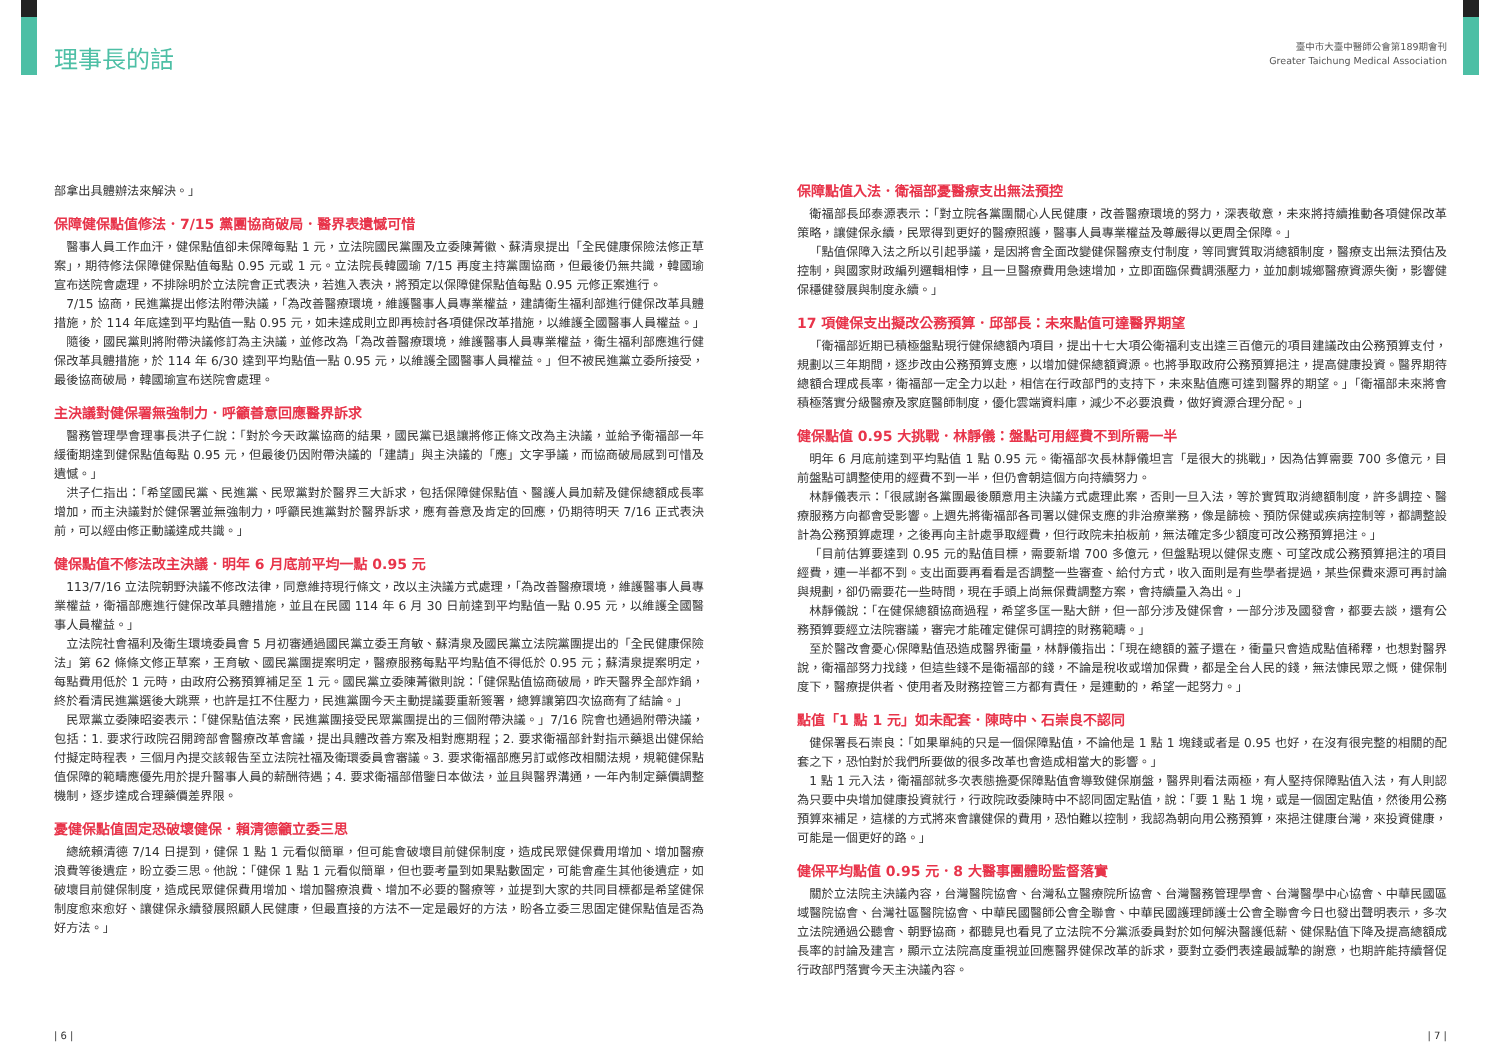理事長的話
臺中市大臺中醫師公會第189期會刊
Greater Taichung Medical Association
部拿出具體辦法來解決。」
保障健保點值修法．7/15 黨團協商破局．醫界表遺憾可惜
醫事人員工作血汗，健保點值卻未保障每點 1 元，立法院國民黨團及立委陳菁徽、蘇清泉提出「全民健康保險法修正草案」，期待修法保障健保點值每點 0.95 元或 1 元。立法院長韓國瑜 7/15 再度主持黨團協商，但最後仍無共識，韓國瑜宣布送院會處理，不排除明於立法院會正式表決，若進入表決，將預定以保障健保點值每點 0.95 元修正案進行。
7/15 協商，民進黨提出修法附帶決議，「為改善醫療環境，維護醫事人員專業權益，建請衛生福利部進行健保改革具體措施，於 114 年底達到平均點值一點 0.95 元，如未達成則立即再檢討各項健保改革措施，以維護全國醫事人員權益。」
隨後，國民黨則將附帶決議修訂為主決議，並修改為「為改善醫療環境，維護醫事人員專業權益，衛生福利部應進行健保改革具體措施，於 114 年 6/30 達到平均點值一點 0.95 元，以維護全國醫事人員權益。」但不被民進黨立委所接受，最後協商破局，韓國瑜宣布送院會處理。
主決議對健保署無強制力．呼籲善意回應醫界訴求
醫務管理學會理事長洪子仁說：「對於今天政黨協商的結果，國民黨已退讓將修正條文改為主決議，並給予衛福部一年緩衝期達到健保點值每點 0.95 元，但最後仍因附帶決議的「建請」與主決議的「應」文字爭議，而協商破局感到可惜及遺憾。」
洪子仁指出：「希望國民黨、民進黨、民眾黨對於醫界三大訴求，包括保障健保點值、醫護人員加薪及健保總額成長率增加，而主決議對於健保署並無強制力，呼籲民進黨對於醫界訴求，應有善意及肯定的回應，仍期待明天 7/16 正式表決前，可以經由修正動議達成共識。」
健保點值不修法改主決議．明年 6 月底前平均一點 0.95 元
113/7/16 立法院朝野決議不修改法律，同意維持現行條文，改以主決議方式處理，「為改善醫療環境，維護醫事人員專業權益，衛福部應進行健保改革具體措施，並且在民國 114 年 6 月 30 日前達到平均點值一點 0.95 元，以維護全國醫事人員權益。」
立法院社會福利及衛生環境委員會 5 月初審通過國民黨立委王育敏、蘇清泉及國民黨立法院黨團提出的「全民健康保險法」第 62 條條文修正草案，王育敏、國民黨團提案明定，醫療服務每點平均點值不得低於 0.95 元；蘇清泉提案明定，每點費用低於 1 元時，由政府公務預算補足至 1 元。國民黨立委陳菁徽則說：「健保點值協商破局，昨天醫界全部炸鍋，終於看清民進黨選後大跳票，也許是扛不住壓力，民進黨團今天主動提議要重新簽署，總算讓第四次協商有了結論。」
民眾黨立委陳昭姿表示：「健保點值法案，民進黨團接受民眾黨團提出的三個附帶決議。」7/16 院會也通過附帶決議，包括：1. 要求行政院召開跨部會醫療改革會議，提出具體改善方案及相對應期程；2. 要求衛福部針對指示藥退出健保給付擬定時程表，三個月內提交該報告至立法院社福及衛環委員會審議。3. 要求衛福部應另訂或修改相關法規，規範健保點值保障的範疇應優先用於提升醫事人員的薪酬待遇；4. 要求衛福部借鑒日本做法，並且與醫界溝通，一年內制定藥價調整機制，逐步達成合理藥價差界限。
憂健保點值固定恐破壞健保．賴清德籲立委三思
總統賴清德 7/14 日提到，健保 1 點 1 元看似簡單，但可能會破壞目前健保制度，造成民眾健保費用增加、增加醫療浪費等後遺症，盼立委三思。他說：「健保 1 點 1 元看似簡單，但也要考量到如果點數固定，可能會產生其他後遺症，如破壞目前健保制度，造成民眾健保費用增加、增加醫療浪費、增加不必要的醫療等，並提到大家的共同目標都是希望健保制度愈來愈好、讓健保永續發展照顧人民健康，但最直接的方法不一定是最好的方法，盼各立委三思固定健保點值是否為好方法。」
保障點值入法．衛福部憂醫療支出無法預控
衛福部長邱泰源表示：「對立院各黨團關心人民健康，改善醫療環境的努力，深表敬意，未來將持續推動各項健保改革策略，讓健保永續，民眾得到更好的醫療照護，醫事人員專業權益及尊嚴得以更周全保障。」
「點值保障入法之所以引起爭議，是因將會全面改變健保醫療支付制度，等同實質取消總額制度，醫療支出無法預估及控制，與國家財政編列邏輯相悖，且一旦醫療費用急速增加，立即面臨保費調漲壓力，並加劇城鄉醫療資源失衡，影響健保穩健發展與制度永續。」
17 項健保支出擬改公務預算．邱部長：未來點值可達醫界期望
「衛福部近期已積極盤點現行健保總額內項目，提出十七大項公衛福利支出達三百億元的項目建議改由公務預算支付，規劃以三年期間，逐步改由公務預算支應，以增加健保總額資源。也將爭取政府公務預算挹注，提高健康投資。醫界期待總額合理成長率，衛福部一定全力以赴，相信在行政部門的支持下，未來點值應可達到醫界的期望。」「衛福部未來將會積極落實分級醫療及家庭醫師制度，優化雲端資料庫，減少不必要浪費，做好資源合理分配。」
健保點值 0.95 大挑戰．林靜儀：盤點可用經費不到所需一半
明年 6 月底前達到平均點值 1 點 0.95 元。衛福部次長林靜儀坦言「是很大的挑戰」，因為估算需要 700 多億元，目前盤點可調整使用的經費不到一半，但仍會朝這個方向持續努力。
林靜儀表示：「很感謝各黨團最後願意用主決議方式處理此案，否則一旦入法，等於實質取消總額制度，許多調控、醫療服務方向都會受影響。上週先將衛福部各司署以健保支應的非治療業務，像是篩檢、預防保健或疾病控制等，都調整設計為公務預算處理，之後再向主計處爭取經費，但行政院未拍板前，無法確定多少額度可改公務預算挹注。」
「目前估算要達到 0.95 元的點值目標，需要新增 700 多億元，但盤點現以健保支應、可望改成公務預算挹注的項目經費，連一半都不到。支出面要再看看是否調整一些審查、給付方式，收入面則是有些學者提過，某些保費來源可再討論與規劃，卻仍需要花一些時間，現在手頭上尚無保費調整方案，會持續量入為出。」
林靜儀說：「在健保總額協商過程，希望多匡一點大餅，但一部分涉及健保會，一部分涉及國發會，都要去談，還有公務預算要經立法院審議，審完才能確定健保可調控的財務範疇。」
至於醫改會憂心保障點值恐造成醫界衝量，林靜儀指出：「現在總額的蓋子還在，衝量只會造成點值稀釋，也想對醫界說，衛福部努力找錢，但這些錢不是衛福部的錢，不論是稅收或增加保費，都是全台人民的錢，無法慷民眾之慨，健保制度下，醫療提供者、使用者及財務控管三方都有責任，是連動的，希望一起努力。」
點值「1 點 1 元」如未配套．陳時中、石崇良不認同
健保署長石崇良：「如果單純的只是一個保障點值，不論他是 1 點 1 塊錢或者是 0.95 也好，在沒有很完整的相關的配套之下，恐怕對於我們所要做的很多改革也會造成相當大的影響。」
1 點 1 元入法，衛福部就多次表態擔憂保障點值會導致健保崩盤，醫界則看法兩極，有人堅持保障點值入法，有人則認為只要中央增加健康投資就行，行政院政委陳時中不認同固定點值，說：「要 1 點 1 塊，或是一個固定點值，然後用公務預算來補足，這樣的方式將來會讓健保的費用，恐怕難以控制，我認為朝向用公務預算，來挹注健康台灣，來投資健康，可能是一個更好的路。」
健保平均點值 0.95 元．8 大醫事團體盼監督落實
關於立法院主決議內容，台灣醫院協會、台灣私立醫療院所協會、台灣醫務管理學會、台灣醫學中心協會、中華民國區域醫院協會、台灣社區醫院協會、中華民國醫師公會全聯會、中華民國護理師護士公會全聯會今日也發出聲明表示，多次立法院通過公聽會、朝野協商，都聽見也看見了立法院不分黨派委員對於如何解決醫護低薪、健保點值下降及提高總額成長率的討論及建言，顯示立法院高度重視並回應醫界健保改革的訴求，要對立委們表達最誠摯的謝意，也期許能持續督促行政部門落實今天主決議內容。
| 6 | | 7 |